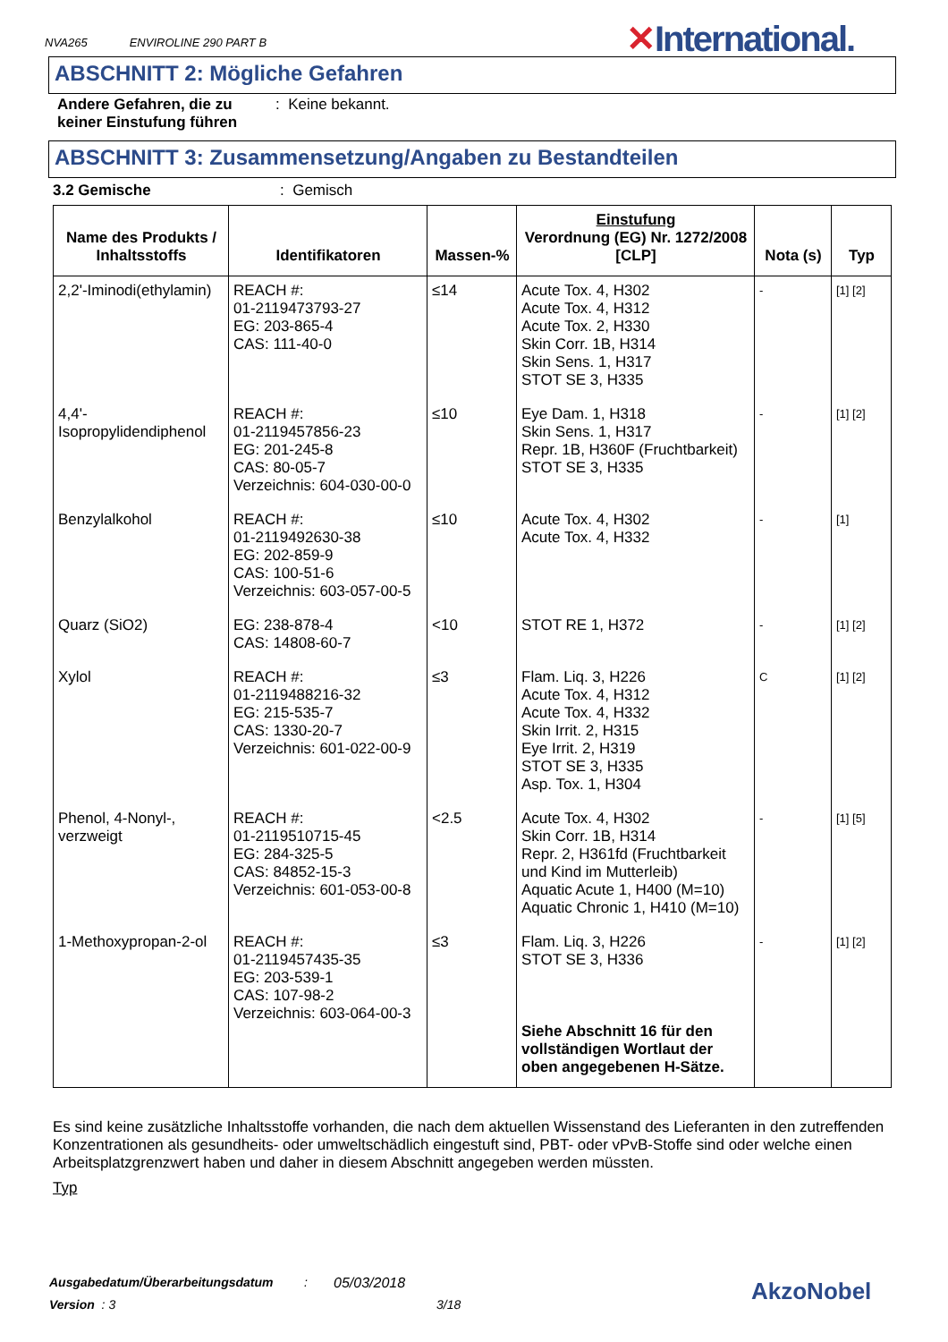NVA265 ENVIROLINE 290 PART B
✕International.
ABSCHNITT 2: Mögliche Gefahren
Andere Gefahren, die zu keiner Einstufung führen
: Keine bekannt.
ABSCHNITT 3: Zusammensetzung/Angaben zu Bestandteilen
3.2 Gemische : Gemisch
| Name des Produkts / Inhaltsstoffs | Identifikatoren | Massen-% | Einstufung Verordnung (EG) Nr. 1272/2008 [CLP] | Nota (s) | Typ |
| --- | --- | --- | --- | --- | --- |
| 2,2'-Iminodi(ethylamin) | REACH #: 01-2119473793-27 EG: 203-865-4 CAS: 111-40-0 | ≤14 | Acute Tox. 4, H302 Acute Tox. 4, H312 Acute Tox. 2, H330 Skin Corr. 1B, H314 Skin Sens. 1, H317 STOT SE 3, H335 | - | [1] [2] |
| 4,4'-Isopropylidendiphenol | REACH #: 01-2119457856-23 EG: 201-245-8 CAS: 80-05-7 Verzeichnis: 604-030-00-0 | ≤10 | Eye Dam. 1, H318 Skin Sens. 1, H317 Repr. 1B, H360F (Fruchtbarkeit) STOT SE 3, H335 | - | [1] [2] |
| Benzylalkohol | REACH #: 01-2119492630-38 EG: 202-859-9 CAS: 100-51-6 Verzeichnis: 603-057-00-5 | ≤10 | Acute Tox. 4, H302 Acute Tox. 4, H332 | - | [1] |
| Quarz (SiO2) | EG: 238-878-4 CAS: 14808-60-7 | <10 | STOT RE 1, H372 | - | [1] [2] |
| Xylol | REACH #: 01-2119488216-32 EG: 215-535-7 CAS: 1330-20-7 Verzeichnis: 601-022-00-9 | ≤3 | Flam. Liq. 3, H226 Acute Tox. 4, H312 Acute Tox. 4, H332 Skin Irrit. 2, H315 Eye Irrit. 2, H319 STOT SE 3, H335 Asp. Tox. 1, H304 | C | [1] [2] |
| Phenol, 4-Nonyl-, verzweigt | REACH #: 01-2119510715-45 EG: 284-325-5 CAS: 84852-15-3 Verzeichnis: 601-053-00-8 | <2.5 | Acute Tox. 4, H302 Skin Corr. 1B, H314 Repr. 2, H361fd (Fruchtbarkeit und Kind im Mutterleib) Aquatic Acute 1, H400 (M=10) Aquatic Chronic 1, H410 (M=10) | - | [1] [5] |
| 1-Methoxypropan-2-ol | REACH #: 01-2119457435-35 EG: 203-539-1 CAS: 107-98-2 Verzeichnis: 603-064-00-3 | ≤3 | Flam. Liq. 3, H226 STOT SE 3, H336 Siehe Abschnitt 16 für den vollständigen Wortlaut der oben angegebenen H-Sätze. | - | [1] [2] |
Es sind keine zusätzliche Inhaltsstoffe vorhanden, die nach dem aktuellen Wissenstand des Lieferanten in den zutreffenden Konzentrationen als gesundheits- oder umweltschädlich eingestuft sind, PBT- oder vPvB-Stoffe sind oder welche einen Arbeitsplatzgrenzwert haben und daher in diesem Abschnitt angegeben werden müssten.
Typ
Ausgabedatum/Überarbeitungsdatum
: 05/03/2018
Version : 3 3/18 AkzoNobel